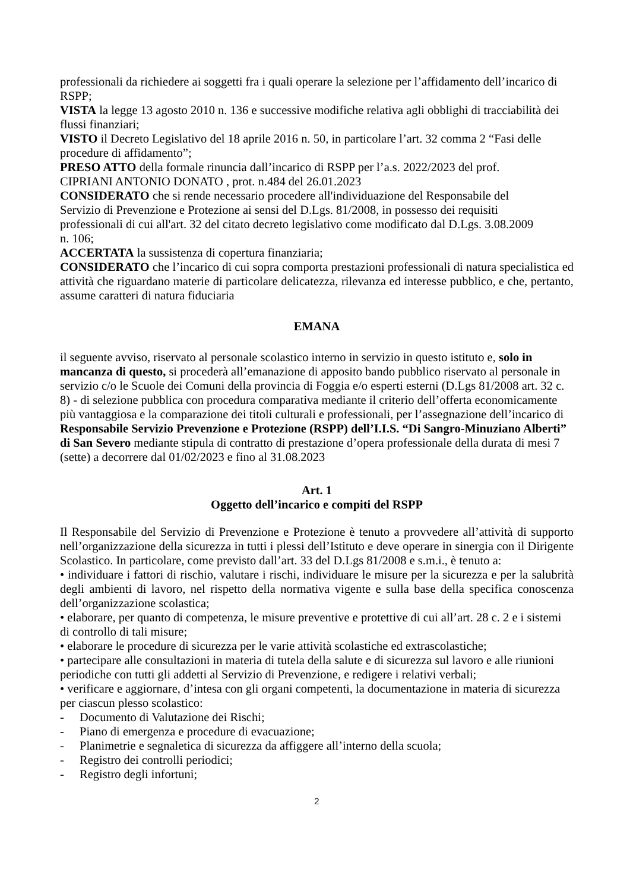professionali da richiedere ai soggetti fra i quali operare la selezione per l’affidamento dell’incarico di RSPP;
VISTA la legge 13 agosto 2010 n. 136 e successive modifiche relativa agli obblighi di tracciabilità dei flussi finanziari;
VISTO il Decreto Legislativo del 18 aprile 2016 n. 50, in particolare l’art. 32 comma 2 “Fasi delle procedure di affidamento”;
PRESO ATTO della formale rinuncia dall’incarico di RSPP per l’a.s. 2022/2023 del prof.
CIPRIANI ANTONIO DONATO , prot. n.484 del 26.01.2023
CONSIDERATO che si rende necessario procedere all'individuazione del Responsabile del
Servizio di Prevenzione e Protezione ai sensi del D.Lgs. 81/2008, in possesso dei requisiti
professionali di cui all'art. 32 del citato decreto legislativo come modificato dal D.Lgs. 3.08.2009
n. 106;
ACCERTATA la sussistenza di copertura finanziaria;
CONSIDERATO che l’incarico di cui sopra comporta prestazioni professionali di natura specialistica ed attività che riguardano materie di particolare delicatezza, rilevanza ed interesse pubblico, e che, pertanto, assume caratteri di natura fiduciaria
EMANA
il seguente avviso, riservato al personale scolastico interno in servizio in questo istituto e, solo in mancanza di questo, si procederà all’emanazione di apposito bando pubblico riservato al personale in servizio c/o le Scuole dei Comuni della provincia di Foggia e/o esperti esterni (D.Lgs 81/2008 art. 32 c. 8) - di selezione pubblica con procedura comparativa mediante il criterio dell’offerta economicamente più vantaggiosa e la comparazione dei titoli culturali e professionali, per l’assegnazione dell’incarico di Responsabile Servizio Prevenzione e Protezione (RSPP) dell’I.I.S. “Di Sangro-Minuziano Alberti” di San Severo mediante stipula di contratto di prestazione d’opera professionale della durata di mesi 7 (sette) a decorrere dal 01/02/2023 e fino al 31.08.2023
Art. 1
Oggetto dell’incarico e compiti del RSPP
Il Responsabile del Servizio di Prevenzione e Protezione è tenuto a provvedere all’attività di supporto nell’organizzazione della sicurezza in tutti i plessi dell’Istituto e deve operare in sinergia con il Dirigente Scolastico. In particolare, come previsto dall’art. 33 del D.Lgs 81/2008 e s.m.i., è tenuto a:
• individuare i fattori di rischio, valutare i rischi, individuare le misure per la sicurezza e per la salubrità degli ambienti di lavoro, nel rispetto della normativa vigente e sulla base della specifica conoscenza dell’organizzazione scolastica;
• elaborare, per quanto di competenza, le misure preventive e protettive di cui all’art. 28 c. 2 e i sistemi di controllo di tali misure;
• elaborare le procedure di sicurezza per le varie attività scolastiche ed extrascolastiche;
• partecipare alle consultazioni in materia di tutela della salute e di sicurezza sul lavoro e alle riunioni periodiche con tutti gli addetti al Servizio di Prevenzione, e redigere i relativi verbali;
• verificare e aggiornare, d’intesa con gli organi competenti, la documentazione in materia di sicurezza per ciascun plesso scolastico:
- Documento di Valutazione dei Rischi;
- Piano di emergenza e procedure di evacuazione;
- Planimetrie e segnaletica di sicurezza da affiggere all’interno della scuola;
- Registro dei controlli periodici;
- Registro degli infortuni;
2